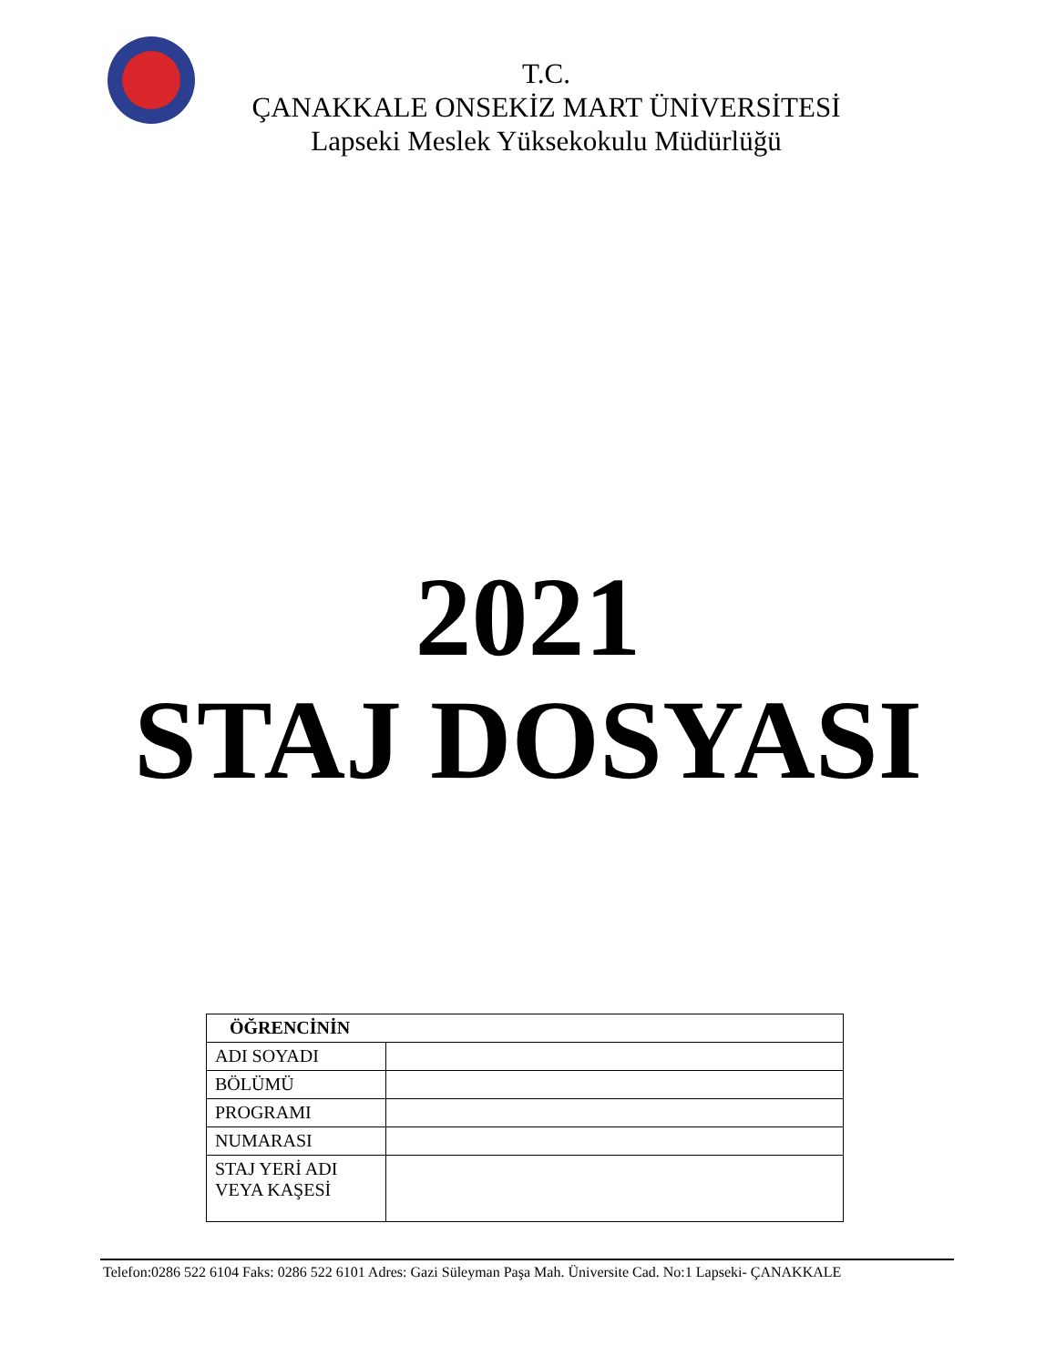T.C.
ÇANAKKALE ONSEKİZ MART ÜNİVERSİTESİ
Lapseki Meslek Yüksekokulu Müdürlüğü
2021
STAJ DOSYASI
| ÖĞRENCİNİN | |
| --- | --- |
| ADI SOYADI | |
| BÖLÜMÜ | |
| PROGRAMI | |
| NUMARASI | |
| STAJ YERİ ADI VEYA KAŞESİ | |
Telefon:0286 522 6104 Faks: 0286 522 6101 Adres: Gazi Süleyman Paşa Mah. Üniversite Cad. No:1 Lapseki- ÇANAKKALE